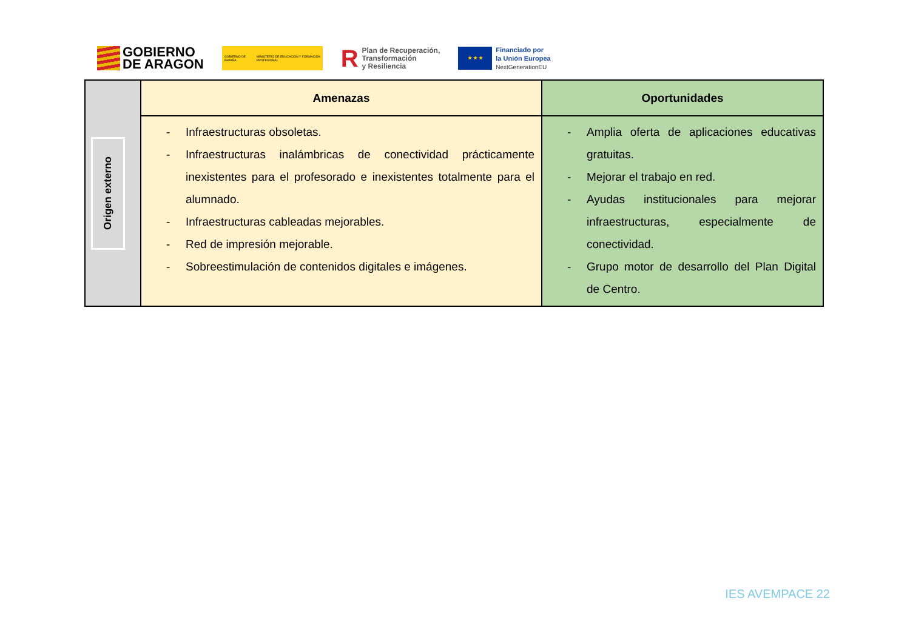GOBIERNO
DE ARAGON
GOBIERNO DE ESPAÑA MINISTERIO DE EDUCACIÓN Y FORMACIÓN PROFESIONAL
R
Plan de Recuperación,
Transformación
y Resiliencia
★ ★ ★
Financiado por
la Unión Europea
NextGenerationEU
| Origen externo | Amenazas | Oportunidades |
| | - Infraestructuras obsoletas. - Infraestructuras inalámbricas de conectividad prácticamente inexistentes para el profesorado e inexistentes totalmente para el alumnado. - Infraestructuras cableadas mejorables. - Red de impresión mejorable. - Sobreestimulación de contenidos digitales e imágenes. | - Amplia oferta de aplicaciones educativas gratuitas. - Mejorar el trabajo en red. - Ayudas institucionales para mejorar infraestructuras, especialmente de conectividad. - Grupo motor de desarrollo del Plan Digital de Centro. |
IES AVEMPACE 22